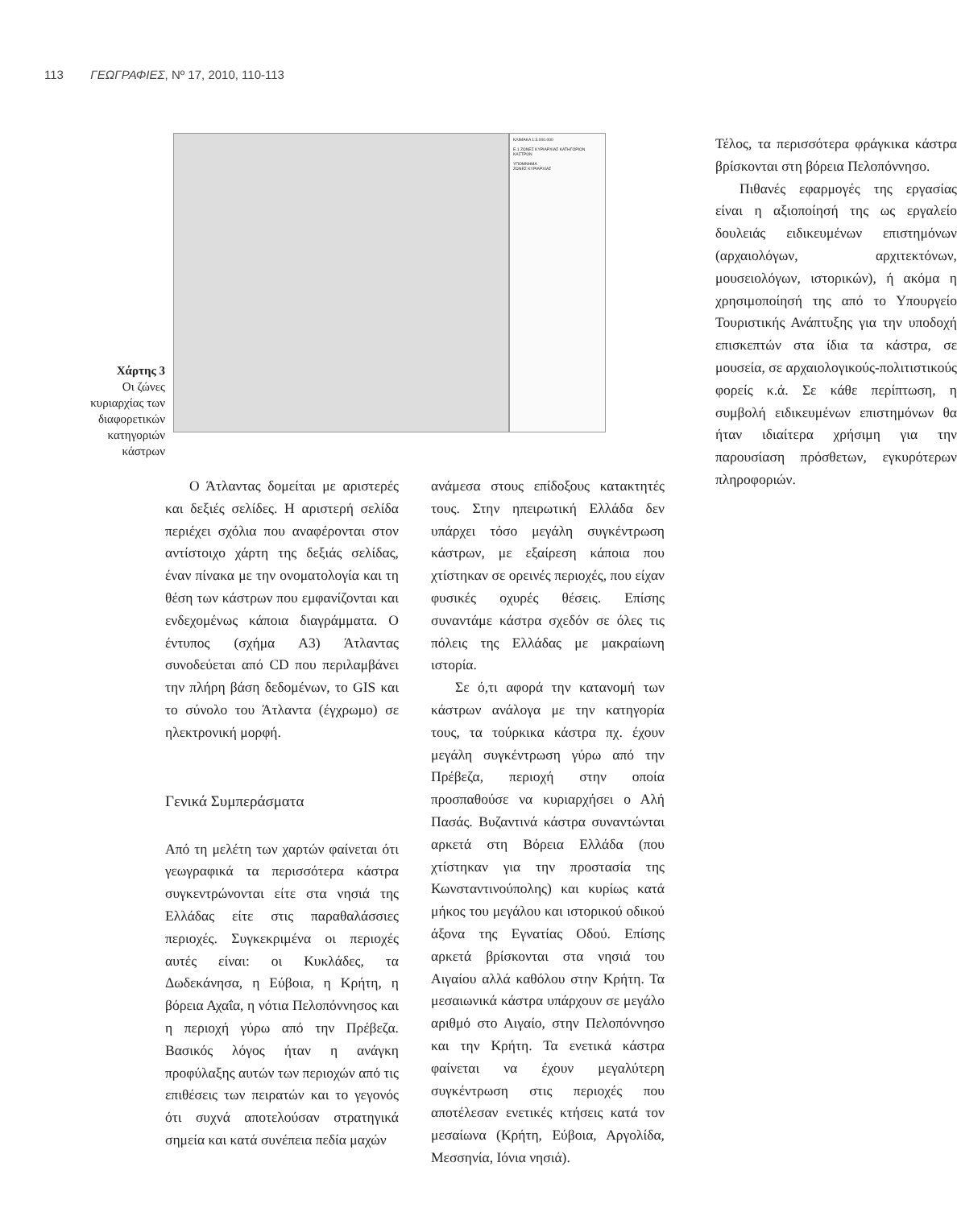113 ΓΕΩΓΡΑΦΙΕΣ, Nº 17, 2010, 110-113
Χάρτης 3
Οι ζώνες κυριαρχίας των διαφορετικών κατηγοριών κάστρων
ΚΛΙΜΑΚΑ 1:3.000.000
E.1 ΖΩΝΕΣ ΚΥΡΙΑΡΧΙΑΣ ΚΑΤΗΓΟΡΙΩΝ ΚΑΣΤΡΩΝ
ΥΠΟΜΝΗΜΑ
ΖΩΝΕΣ ΚΥΡΙΑΡΧΙΑΣ
Ο Άτλαντας δομείται με αριστερές και δεξιές σελίδες. Η αριστερή σελίδα περιέχει σχόλια που αναφέρονται στον αντίστοιχο χάρτη της δεξιάς σελίδας, έναν πίνακα με την ονοματολογία και τη θέση των κάστρων που εμφανίζονται και ενδεχομένως κάποια διαγράμματα. Ο έντυπος (σχήμα Α3) Άτλαντας συνοδεύεται από CD που περιλαμβάνει την πλήρη βάση δεδομένων, το GIS και το σύνολο του Άτλαντα (έγχρωμο) σε ηλεκτρονική μορφή.
Γενικά Συμπεράσματα
Από τη μελέτη των χαρτών φαίνεται ότι γεωγραφικά τα περισσότερα κάστρα συγκεντρώνονται είτε στα νησιά της Ελλάδας είτε στις παραθαλάσσιες περιοχές. Συγκεκριμένα οι περιοχές αυτές είναι: οι Κυκλάδες, τα Δωδεκάνησα, η Εύβοια, η Κρήτη, η βόρεια Αχαΐα, η νότια Πελοπόννησος και η περιοχή γύρω από την Πρέβεζα. Βασικός λόγος ήταν η ανάγκη προφύλαξης αυτών των περιοχών από τις επιθέσεις των πειρατών και το γεγονός ότι συχνά αποτελούσαν στρατηγικά σημεία και κατά συνέπεια πεδία μαχών
ανάμεσα στους επίδοξους κατακτητές τους. Στην ηπειρωτική Ελλάδα δεν υπάρχει τόσο μεγάλη συγκέντρωση κάστρων, με εξαίρεση κάποια που χτίστηκαν σε ορεινές περιοχές, που είχαν φυσικές οχυρές θέσεις. Επίσης συναντάμε κάστρα σχεδόν σε όλες τις πόλεις της Ελλάδας με μακραίωνη ιστορία.
Σε ό,τι αφορά την κατανομή των κάστρων ανάλογα με την κατηγορία τους, τα τούρκικα κάστρα πχ. έχουν μεγάλη συγκέντρωση γύρω από την Πρέβεζα, περιοχή στην οποία προσπαθούσε να κυριαρχήσει ο Αλή Πασάς. Βυζαντινά κάστρα συναντώνται αρκετά στη Βόρεια Ελλάδα (που χτίστηκαν για την προστασία της Κωνσταντινούπολης) και κυρίως κατά μήκος του μεγάλου και ιστορικού οδικού άξονα της Εγνατίας Οδού. Επίσης αρκετά βρίσκονται στα νησιά του Αιγαίου αλλά καθόλου στην Κρήτη. Τα μεσαιωνικά κάστρα υπάρχουν σε μεγάλο αριθμό στο Αιγαίο, στην Πελοπόννησο και την Κρήτη. Τα ενετικά κάστρα φαίνεται να έχουν μεγαλύτερη συγκέντρωση στις περιοχές που αποτέλεσαν ενετικές κτήσεις κατά τον μεσαίωνα (Κρήτη, Εύβοια, Αργολίδα, Μεσσηνία, Ιόνια νησιά).
Τέλος, τα περισσότερα φράγκικα κάστρα βρίσκονται στη βόρεια Πελοπόννησο.
Πιθανές εφαρμογές της εργασίας είναι η αξιοποίησή της ως εργαλείο δουλειάς ειδικευμένων επιστημόνων (αρχαιολόγων, αρχιτεκτόνων, μουσειολόγων, ιστορικών), ή ακόμα η χρησιμοποίησή της από το Υπουργείο Τουριστικής Ανάπτυξης για την υποδοχή επισκεπτών στα ίδια τα κάστρα, σε μουσεία, σε αρχαιολογικούς-πολιτιστικούς φορείς κ.ά. Σε κάθε περίπτωση, η συμβολή ειδικευμένων επιστημόνων θα ήταν ιδιαίτερα χρήσιμη για την παρουσίαση πρόσθετων, εγκυρότερων πληροφοριών.